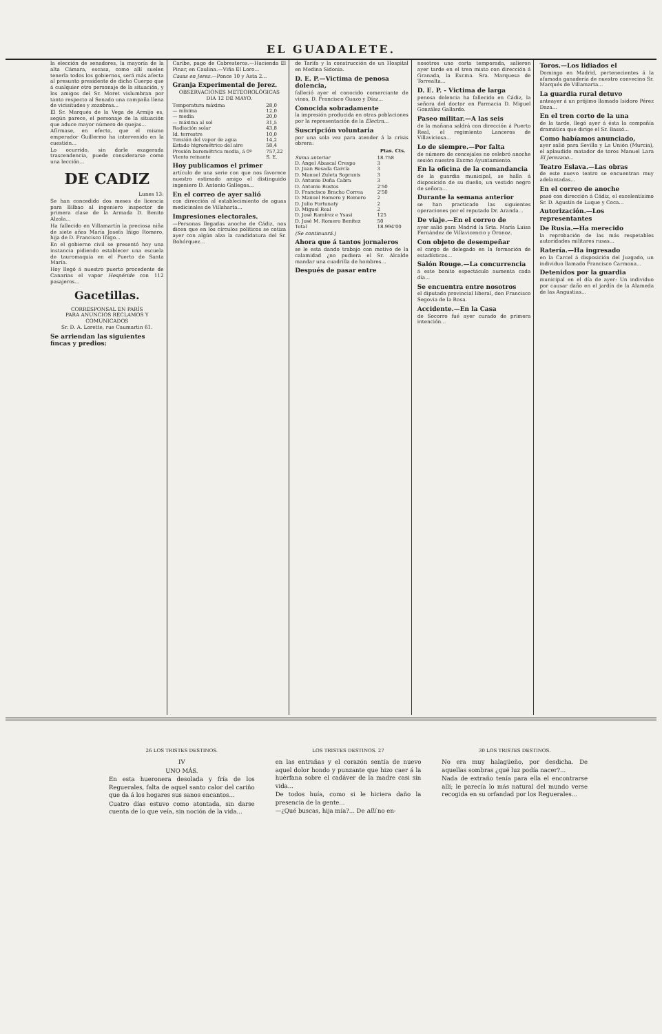EL GUADALETE.
la elección de senadores, la mayoría de la alta Cámara, escasa, como allí suelen tenerla todos los gobiernos, será más afecta al presunto presidente de dicho Cuerpo que á cualquier otro personaje de la situación, y los amigos del Sr. Moret vislumbran por tanto respecto al Senado una campaña llena de vicisitudes y zozobras...
El Sr. Marqués de la Vega de Armijo es, según parece, el personaje de la situación que aduce mayor número de quejas...
Afírmase, en efecto, que el mismo emperador Guillermo ha intervenido en la cuestión...
Lo ocurrido, sin darle exagerada trascendencia, puede considerarse como una lección...
DE CADIZ
Lunes 13:
Se han concedido dos meses de licencia para Bilbao al ingeniero inspector de primera clase de la Armada D. Benito Alzola...
Ha fallecido en Villamartín la preciosa niña de siete años María Josefa Iñigo Romero, hija de D. Francisco Iñigo...
En el gobierno civil se presentó hoy una instancia pidiendo establecer una escuela de tauromaquia en el Puerto de Santa María.
Hoy llegó á nuestro puerto procedente de Canarias el vapor Hespéride con 112 pasajeros...
Gacetillas.
CORRESPONSAL EN PARÍS
PARA ANUNCIOS RECLAMOS Y COMUNICADOS
Sr. D. A. Lorette, rue Caumartin 61.
Se arriendan las siguientes fincas y predios:
Caribe, pago de Cabresteros.—Hacienda El Pinar, en Caulina.—Viña El Loro...
Casas en Jerez.—Ponce 10 y Asta 2...
Granja Experimental de Jerez.
OBSERVACIONES METEOROLÓGICAS
DIA 12 DE MAYO.
| Temperatura máxima | 28,0 |
| — mínima | 12,0 |
| — media | 20,0 |
| — máxima al sol | 31,5 |
| Radiación solar | 43,8 |
| Id. terrestre | 10,0 |
| Tensión del vapor de agua | 14,2 |
| Estado higrométrico del aire | 58,4 |
| Presión barométrica media, á 0º | 757,22 |
| Viento reinante | S. E. |
Hoy publicamos el primer
artículo de una serie con que nos favorece nuestro estimado amigo el distinguido ingeniero D. Antonio Gallegos...
En el correo de ayer salió
con dirección al establecimiento de aguas medicinales de Villaharta...
Impresiones electorales.
—Personas llegadas anoche de Cádiz, nos dicen que en los círculos políticos se cotiza ayer con algún alza la candidatura del Sr. Bohórquez...
de Tarifa y la construcción de un Hospital en Medina Sidonia.
D. E. P.—Victima de penosa dolencia,
falleció ayer el conocido comerciante de vinos, D. Francisco Guazo y Díaz...
Conocida sobradamente
la impresión producida en otras poblaciones por la representación de la Electra...
Suscripción voluntaria
por una sola vez para atender á la crisis obrera:
| | Ptas. Cts. |
| --- | --- |
| Suma anterior | 18.758 |
| D. Angel Abascal Crespo | 3 |
| D. Juan Besada García | 3 |
| D. Manuel Zuleta Sopranis | 3 |
| D. Antonio Doña Cabra | 3 |
| D. Antonio Bustos | 2'50 |
| D. Francisco Bracho Correa | 2'50 |
| D. Manuel Romero y Romero | 2 |
| D. Julio Fortunaty | 2 |
| D. Miguel Real | 2 |
| D. José Ramírez e Ysasi | 125 |
| D. José M. Romero Benítez | 50 |
| Total | 18.994'00 |
(Se continuará.)
Ahora que á tantos jornaleros
se le esta dando trabajo con motivo de la calamidad ¿no pudiera el Sr. Alcalde mandar una cuadrilla de hombres...
Después de pasar entre
nosotros uno corta temporada, salieron ayer tarde en el tren mixto con dirección á Granada, la Excma. Sra. Marquesa de Torrealta...
D. E. P. - Victima de larga
penosa dolencia ha fallecido en Cádiz, la señora del doctor en Farmacia D. Miguel González Gallardo.
Paseo militar.—A las seis
de la mañana saldrá con dirección á Puerto Real, el regimiento Lanceros de Villaviciosa...
Lo de siempre.—Por falta
de número de concejales no celebró anoche sesión nuestro Excmo Ayuntamiento.
En la oficina de la comandancia
de la guardia municipal, se halla á disposición de su dueño, un vestido negro de señora...
Durante la semana anterior
se han practicado las siguientes operaciones por el reputado Dr. Aranda...
De viaje.—En el correo de
ayer salió para Madrid la Srta. María Luisa Fernández de Villavicencio y Oronoz.
Con objeto de desempeñar
el cargo de delegado en la formación de estadísticas...
Salón Rouge.—La concurrencia
á este bonito espectáculo aumenta cada día...
Se encuentra entre nosotros
el diputado provincial liberal, don Francisco Segovia de la Rosa.
Accidente.—En la Casa
de Socorro fué ayer curado de primera intención...
Toros.—Los lidiados el
Domingo en Madrid, pertenecientes á la afamada ganadería de nuestro convecino Sr. Marqués de Villamarta...
La guardia rural detuvo
anteayer á un prójimo llamado Isidoro Pérez Daza...
En el tren corto de la una
de la tarde, llegó ayer á ésta la compañía dramática que dirige el Sr. Bassó...
Como habíamos anunciado,
ayer salió para Sevilla y La Unión (Murcia), el aplaudido matador de toros Manuel Lara El Jerezano...
Teatro Eslava.—Las obras
de este nuevo teatro se encuentran muy adelantadas...
En el correo de anoche
pasó con dirección á Cádiz, el excelentísimo Sr. D. Agustín de Luque y Coca...
Autorización.—Los representantes
De Rusia.—Ha merecido
la reprobación de las más respetables autoridades militares rusas...
Ratería.—Ha ingresado
en la Carcel á disposición del Juzgado, un individuo llamado Francisco Carmona...
Detenidos por la guardia
municipal en el día de ayer: Un individuo por causar daño en el jardín de la Alameda de las Angustias...
26 LOS TRISTES DESTINOS.
IV
UNO MÁS.
En esta hueronera desolada y fría de los Reguerales, falta de aquel santo calor del cariño que da á los hogares sus sanos encantos...
Cuatro días estuvo como atontada, sin darse cuenta de lo que veía, sin noción de la vida...
LOS TRISTES DESTINOS. 27
en las entrañas y el corazón sentía de nuevo aquel dolor hondo y punzante que hizo caer á la huérfana sobre el cadáver de la madre casi sin vida...
De todos huía, como si le hiciera daño la presencia de la gente...
—¿Qué buscas, hija mía?... De allí no en-
30 LOS TRISTES DESTINOS.
No era muy halagüeño, por desdicha. De aquellas sombras ¿qué luz podía nacer?...
Nada de extraño tenía para ella el encontrarse allí; le parecía lo más natural del mundo verse recogida en su orfandad por los Reguerales...